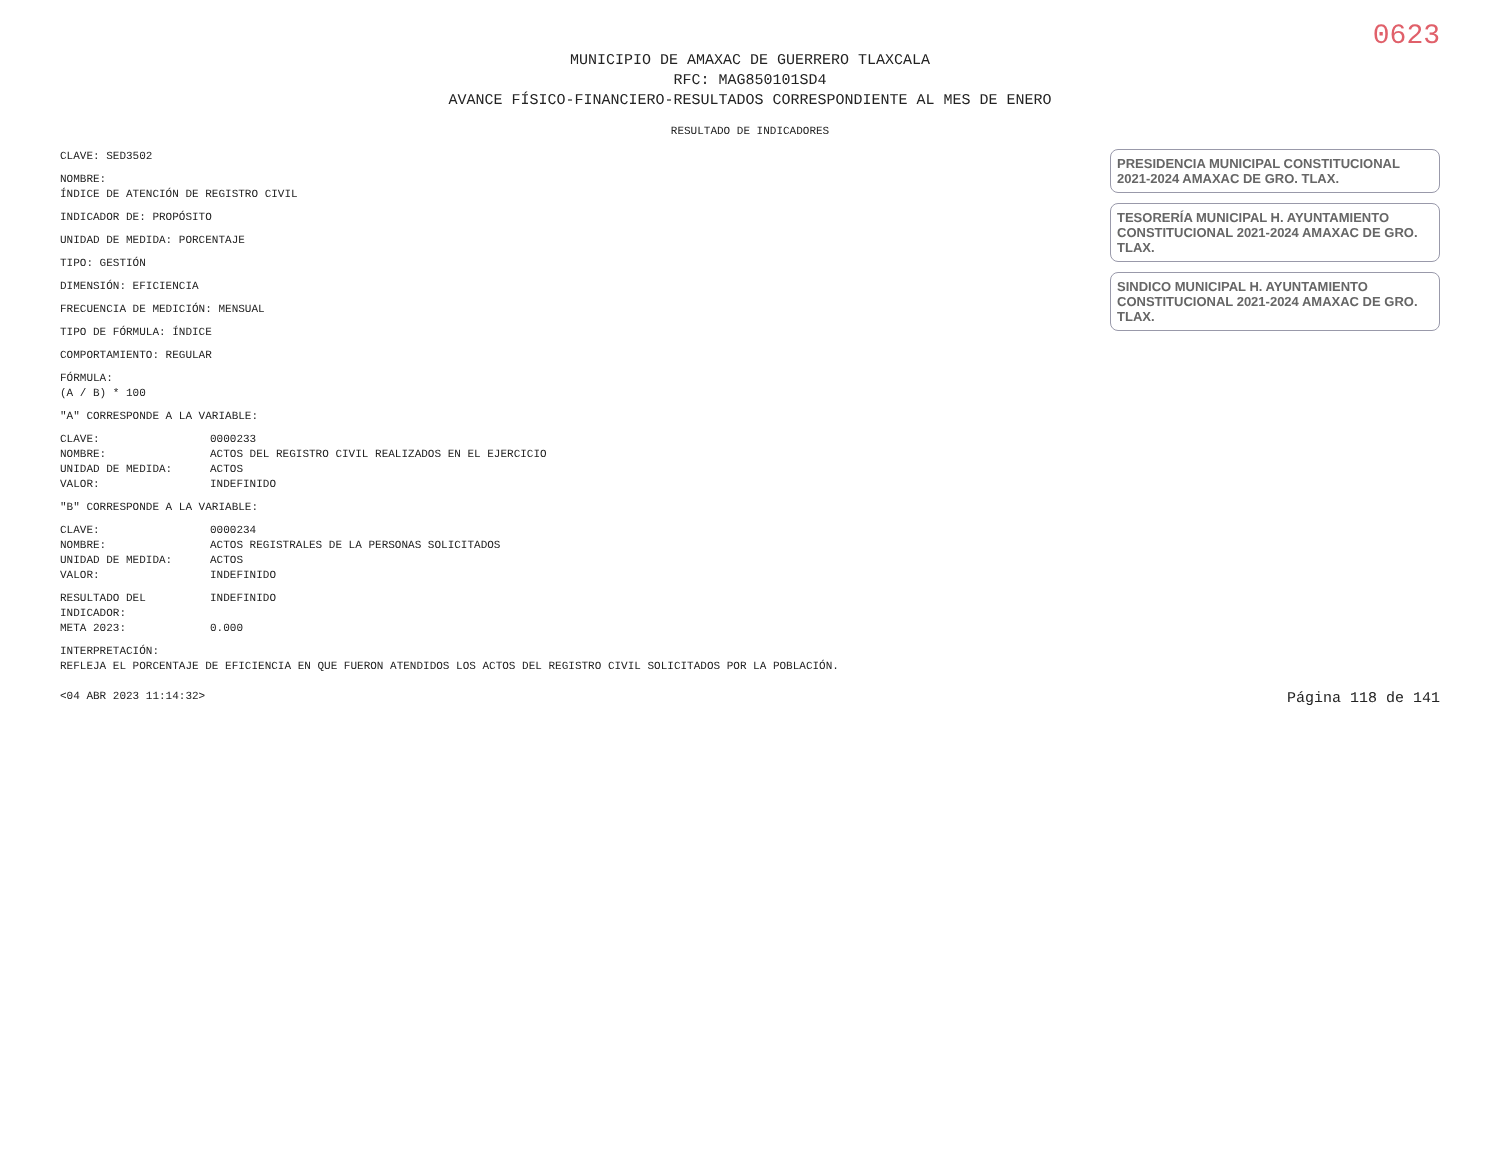0623
MUNICIPIO DE AMAXAC DE GUERRERO TLAXCALA
RFC: MAG850101SD4
AVANCE FÍSICO-FINANCIERO-RESULTADOS CORRESPONDIENTE AL MES DE ENERO
RESULTADO DE INDICADORES
CLAVE: SED3502
NOMBRE:
ÍNDICE DE ATENCIÓN DE REGISTRO CIVIL
INDICADOR DE: PROPÓSITO
UNIDAD DE MEDIDA: PORCENTAJE
TIPO: GESTIÓN
DIMENSIÓN: EFICIENCIA
FRECUENCIA DE MEDICIÓN: MENSUAL
TIPO DE FÓRMULA: ÍNDICE
COMPORTAMIENTO: REGULAR
FÓRMULA:
(A / B) * 100
"A" CORRESPONDE A LA VARIABLE:
CLAVE: 0000233
NOMBRE: ACTOS DEL REGISTRO CIVIL REALIZADOS EN EL EJERCICIO
UNIDAD DE MEDIDA: ACTOS
VALOR: INDEFINIDO
"B" CORRESPONDE A LA VARIABLE:
CLAVE: 0000234
NOMBRE: ACTOS REGISTRALES DE LA PERSONAS SOLICITADOS
UNIDAD DE MEDIDA: ACTOS
VALOR: INDEFINIDO
RESULTADO DEL INDICADOR: INDEFINIDO
META 2023: 0.000
INTERPRETACIÓN:
REFLEJA EL PORCENTAJE DE EFICIENCIA EN QUE FUERON ATENDIDOS LOS ACTOS DEL REGISTRO CIVIL SOLICITADOS POR LA POBLACIÓN.
PRESIDENCIA MUNICIPAL CONSTITUCIONAL 2021-2024 AMAXAC DE GRO. TLAX.
TESORERÍA MUNICIPAL H. AYUNTAMIENTO CONSTITUCIONAL 2021-2024 AMAXAC DE GRO. TLAX.
SINDICO MUNICIPAL H. AYUNTAMIENTO CONSTITUCIONAL 2021-2024 AMAXAC DE GRO. TLAX.
<04 ABR 2023 11:14:32> Página 118 de 141